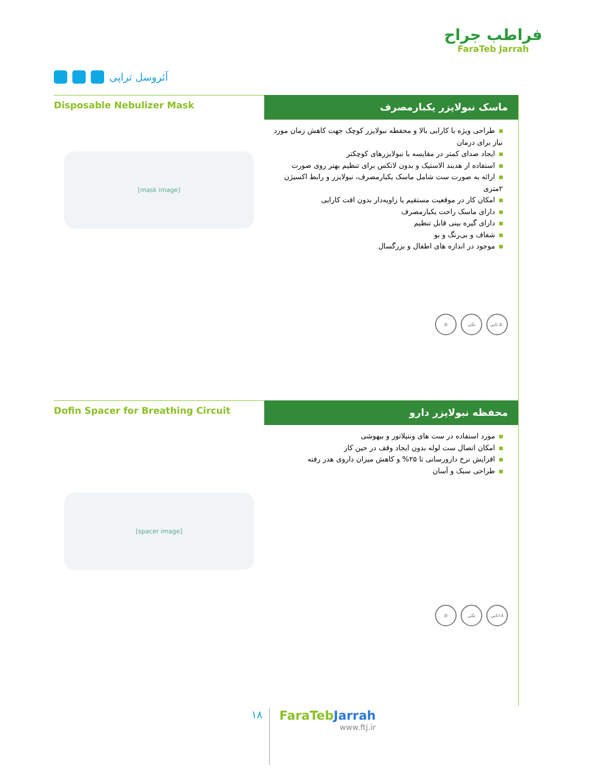آئروسل تراپی
فراطب جراح
FaraTeb Jarrah
Disposable Nebulizer Mask
[mask image]
ماسک نبولایزر یکبارمصرف
طراحی ویژه با کارایی بالا و محفظه نبولایزر کوچک جهت کاهش زمان مورد نیاز برای درمان
ایجاد صدای کمتر در مقایسه با نبولایزرهای کوچکتر
استفاده از هدبند الاستیک و بدون لاتکس برای تنظیم بهتر روی صورت
ارائه به صورت ست شامل ماسک یکبارمصرف، نبولایزر و رابط اکسیژن ۲متری
امکان کار در موقعیت مستقیم یا زاویه‌دار بدون افت کارایی
دارای ماسک راحت یکبارمصرف
دارای گیره بینی قابل تنظیم
شفاف و بی‌رنگ و بو
موجود در اندازه های اطفال و بزرگسال
۵۰ تایی تکی ⊘
Dofin Spacer for Breathing Circuit
[spacer image]
محفظه نبولایزر دارو
مورد استفاده در ست های ونتیلاتور و بیهوشی
امکان اتصال ست لوله بدون ایجاد وقف در حین کار
افزایش نرخ دارورسانی تا ۲۵% و کاهش میزان داروی هدر رفته
طراحی سبک و آسان
۱۸تایی تکی ⊘
۱۸
FaraTebJarrah
www.ftj.ir